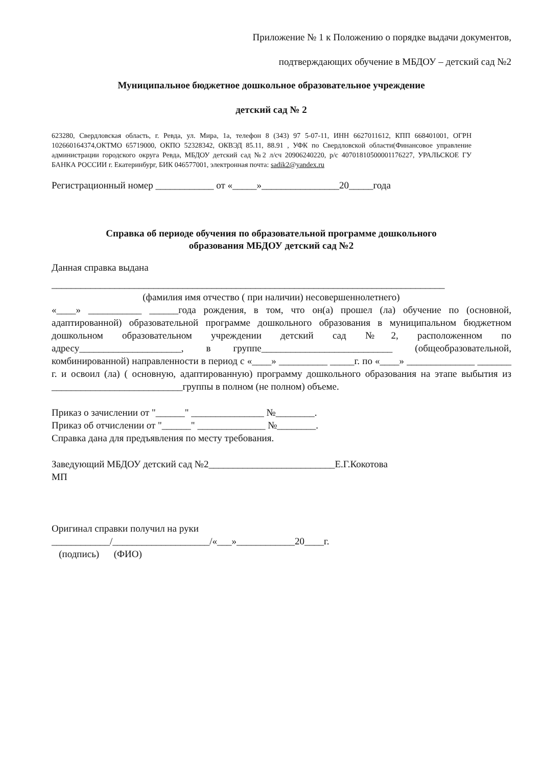Приложение № 1 к Положению о порядке выдачи документов,
подтверждающих обучение в МБДОУ – детский сад №2
Муниципальное бюджетное дошкольное образовательное учреждение
детский сад № 2
623280, Свердловская область, г. Ревда, ул. Мира, 1а, телефон 8 (343) 97 5-07-11, ИНН 6627011612, КПП 668401001, ОГРН 102660164374,ОКТМО 65719000, ОКПО 52328342, ОКВЭД 85.11, 88.91 , УФК по Свердловской области(Финансовое управление администрации городского округа Ревда, МБДОУ детский сад №2 л/сч 20906240220, р/с 40701810500001176227, УРАЛЬСКОЕ ГУ БАНКА РОССИИ г. Екатеринбург, БИК 046577001, электронная почта: sadik2@yandex.ru
Регистрационный номер ____________ от «_____»________________20_____года
Справка об периоде обучения по образовательной программе дошкольного
образования МБДОУ детский сад №2
Данная справка выдана
_________________________________________________________________________________
(фамилия имя отчество ( при наличии) несовершеннолетнего)
«____» ___________ ______года рождения, в том, что он(а) прошел (ла) обучение по (основной, адаптированной) образовательной программе дошкольного образования в муниципальном бюджетном дошкольном образовательном учреждении детский сад №2, расположенном по адресу_____________________, в группе___________________________ (общеобразовательной, комбинированной) направленности в период с «____» __________ _____г. по «____» ______________ _______ г. и освоил (ла) ( основную, адаптированную) программу дошкольного образования на этапе выбытия из ___________________________группы в полном (не полном) объеме.
Приказ о зачислении от "______" _______________ №________.
Приказ об отчислении от "______" ______________ №________.
Справка дана для предъявления по месту требования.
Заведующий МБДОУ детский сад №2__________________________Е.Г.Кокотова
МП
Оригинал справки получил на руки
____________/____________________/«___»____________20____г.
(подпись) (ФИО)